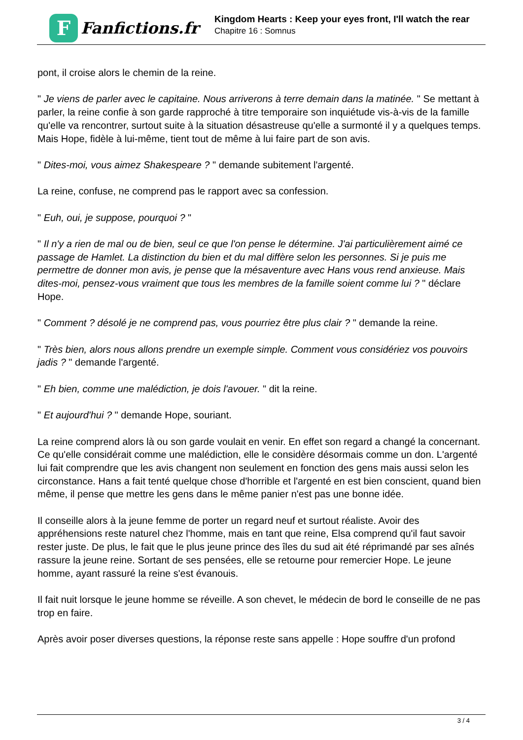F
Fanfictions.fr
Kingdom Hearts : Keep your eyes front, I'll watch the rear
Chapitre 16 : Somnus
pont, il croise alors le chemin de la reine.
" Je viens de parler avec le capitaine. Nous arriverons à terre demain dans la matinée. " Se mettant à parler, la reine confie à son garde rapproché à titre temporaire son inquiétude vis-à-vis de la famille qu'elle va rencontrer, surtout suite à la situation désastreuse qu'elle a surmonté il y a quelques temps. Mais Hope, fidèle à lui-même, tient tout de même à lui faire part de son avis.
" Dites-moi, vous aimez Shakespeare ? " demande subitement l'argenté.
La reine, confuse, ne comprend pas le rapport avec sa confession.
" Euh, oui, je suppose, pourquoi ? "
" Il n'y a rien de mal ou de bien, seul ce que l'on pense le détermine. J'ai particulièrement aimé ce passage de Hamlet. La distinction du bien et du mal diffère selon les personnes. Si je puis me permettre de donner mon avis, je pense que la mésaventure avec Hans vous rend anxieuse. Mais dites-moi, pensez-vous vraiment que tous les membres de la famille soient comme lui ? " déclare Hope.
" Comment ? désolé je ne comprend pas, vous pourriez être plus clair ? " demande la reine.
" Très bien, alors nous allons prendre un exemple simple. Comment vous considériez vos pouvoirs jadis ? " demande l'argenté.
" Eh bien, comme une malédiction, je dois l'avouer. " dit la reine.
" Et aujourd'hui ? " demande Hope, souriant.
La reine comprend alors là ou son garde voulait en venir. En effet son regard a changé la concernant. Ce qu'elle considérait comme une malédiction, elle le considère désormais comme un don. L'argenté lui fait comprendre que les avis changent non seulement en fonction des gens mais aussi selon les circonstance. Hans a fait tenté quelque chose d'horrible et l'argenté en est bien conscient, quand bien même, il pense que mettre les gens dans le même panier n'est pas une bonne idée.
Il conseille alors à la jeune femme de porter un regard neuf et surtout réaliste. Avoir des appréhensions reste naturel chez l'homme, mais en tant que reine, Elsa comprend qu'il faut savoir rester juste. De plus, le fait que le plus jeune prince des îles du sud ait été réprimandé par ses aînés rassure la jeune reine. Sortant de ses pensées, elle se retourne pour remercier Hope. Le jeune homme, ayant rassuré la reine s'est évanouis.
Il fait nuit lorsque le jeune homme se réveille. A son chevet, le médecin de bord le conseille de ne pas trop en faire.
Après avoir poser diverses questions, la réponse reste sans appelle : Hope souffre d'un profond
3 / 4